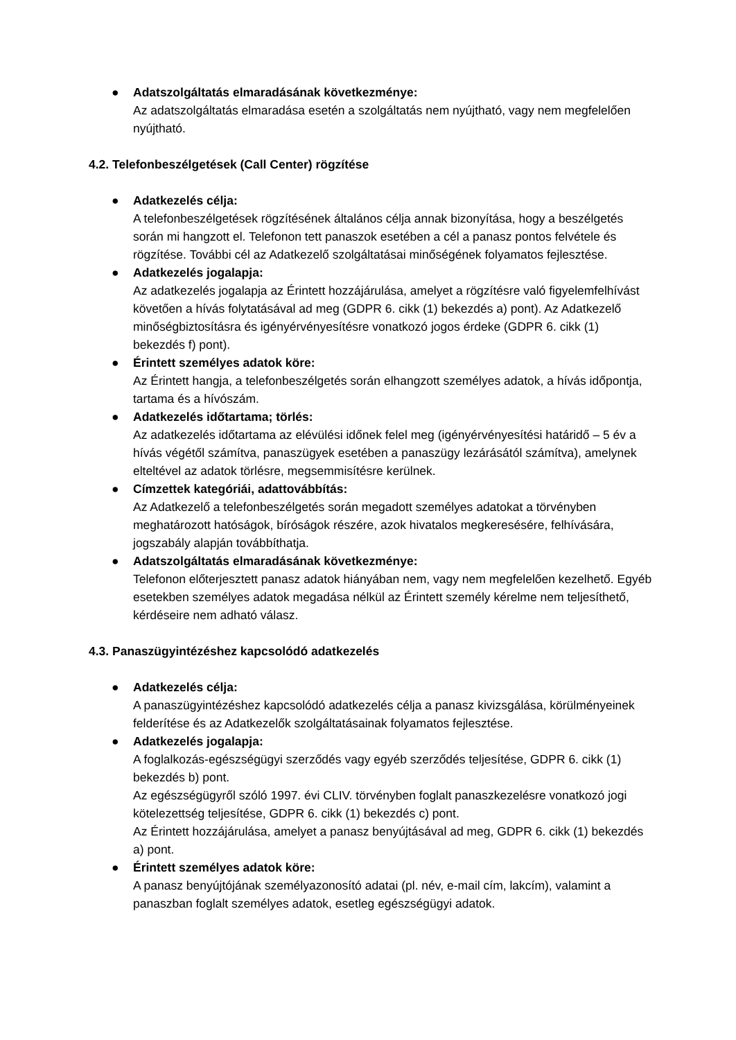● Adatszolgáltatás elmaradásának következménye:
Az adatszolgáltatás elmaradása esetén a szolgáltatás nem nyújtható, vagy nem megfelelően nyújtható.
4.2. Telefonbeszélgetések (Call Center) rögzítése
● Adatkezelés célja:
A telefonbeszélgetések rögzítésének általános célja annak bizonyítása, hogy a beszélgetés során mi hangzott el. Telefonon tett panaszok esetében a cél a panasz pontos felvétele és rögzítése. További cél az Adatkezelő szolgáltatásai minőségének folyamatos fejlesztése.
● Adatkezelés jogalapja:
Az adatkezelés jogalapja az Érintett hozzájárulása, amelyet a rögzítésre való figyelemfelhívást követően a hívás folytatásával ad meg (GDPR 6. cikk (1) bekezdés a) pont). Az Adatkezelő minőségbiztosításra és igényérvényesítésre vonatkozó jogos érdeke (GDPR 6. cikk (1) bekezdés f) pont).
● Érintett személyes adatok köre:
Az Érintett hangja, a telefonbeszélgetés során elhangzott személyes adatok, a hívás időpontja, tartama és a hívószám.
● Adatkezelés időtartama; törlés:
Az adatkezelés időtartama az elévülési időnek felel meg (igényérvényesítési határidő – 5 év a hívás végétől számítva, panaszügyek esetében a panaszügy lezárásától számítva), amelynek elteltével az adatok törlésre, megsemmisítésre kerülnek.
● Címzettek kategóriái, adattovábbítás:
Az Adatkezelő a telefonbeszélgetés során megadott személyes adatokat a törvényben meghatározott hatóságok, bíróságok részére, azok hivatalos megkeresésére, felhívására, jogszabály alapján továbbíthatja.
● Adatszolgáltatás elmaradásának következménye:
Telefonon előterjesztett panasz adatok hiányában nem, vagy nem megfelelően kezelhető. Egyéb esetekben személyes adatok megadása nélkül az Érintett személy kérelme nem teljesíthető, kérdéseire nem adható válasz.
4.3. Panaszügyintézéshez kapcsolódó adatkezelés
● Adatkezelés célja:
A panaszügyintézéshez kapcsolódó adatkezelés célja a panasz kivizsgálása, körülményeinek felderítése és az Adatkezelők szolgáltatásainak folyamatos fejlesztése.
● Adatkezelés jogalapja:
A foglalkozás-egészségügyi szerződés vagy egyéb szerződés teljesítése, GDPR 6. cikk (1) bekezdés b) pont.
Az egészségügyről szóló 1997. évi CLIV. törvényben foglalt panaszkezelésre vonatkozó jogi kötelezettség teljesítése, GDPR 6. cikk (1) bekezdés c) pont.
Az Érintett hozzájárulása, amelyet a panasz benyújtásával ad meg, GDPR 6. cikk (1) bekezdés a) pont.
● Érintett személyes adatok köre:
A panasz benyújtójának személyazonosító adatai (pl. név, e-mail cím, lakcím), valamint a panaszban foglalt személyes adatok, esetleg egészségügyi adatok.